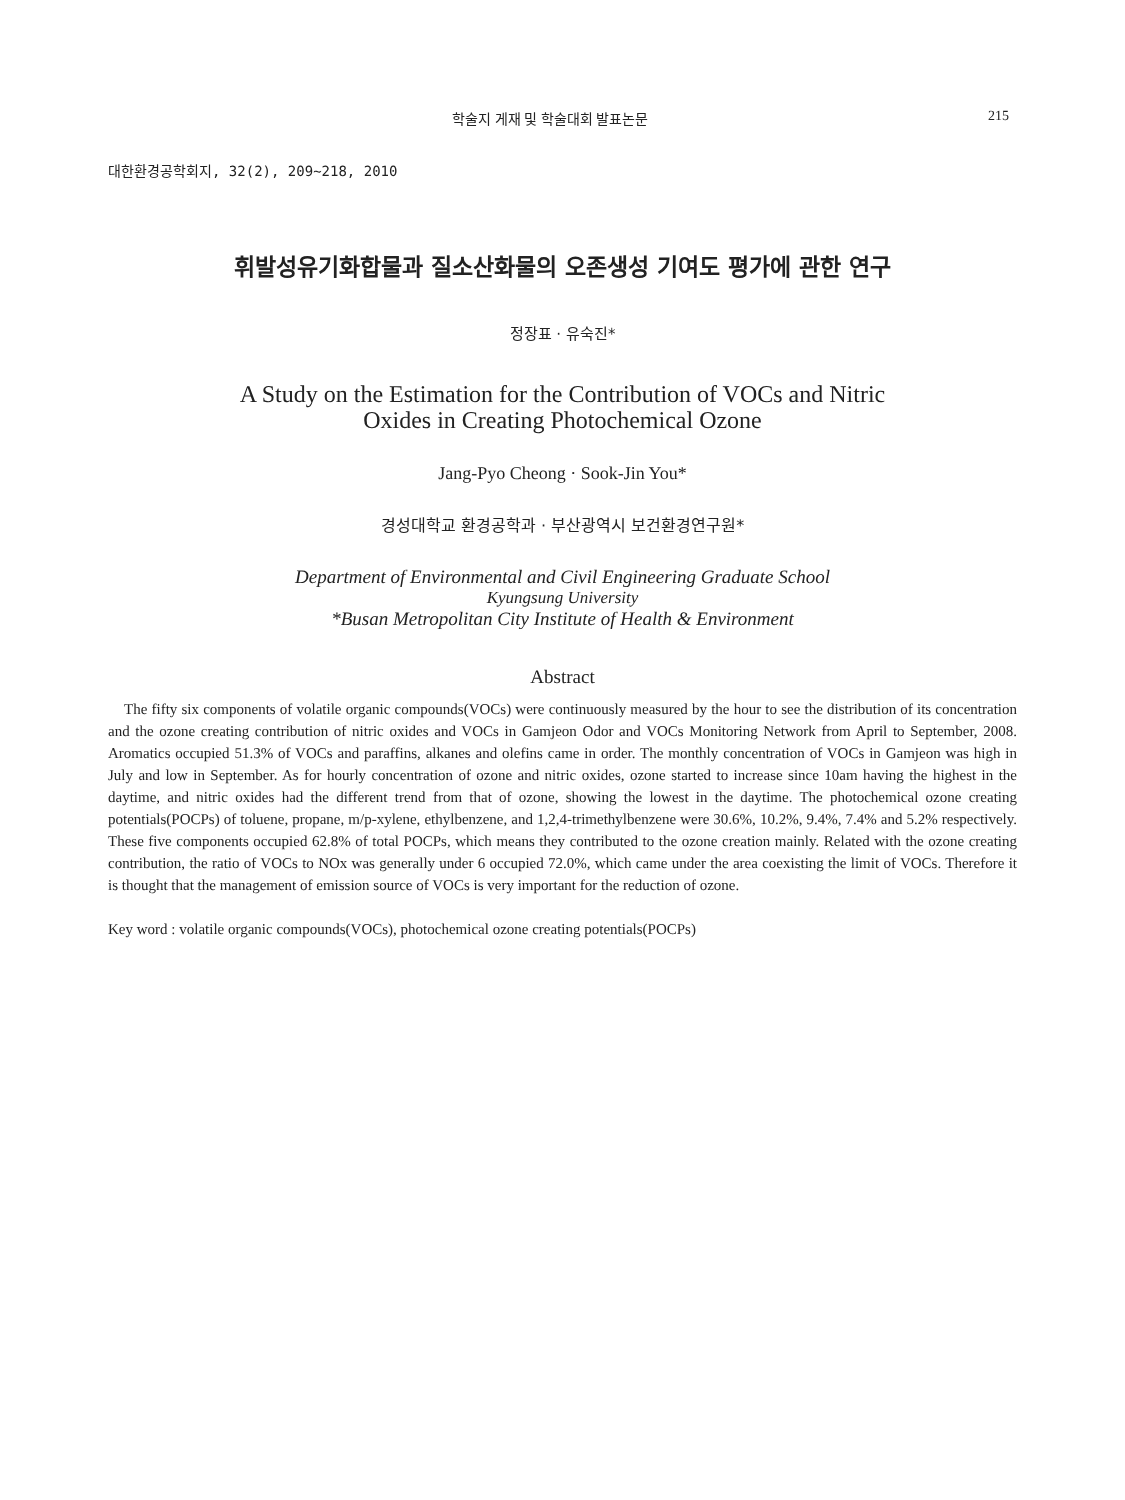학술지 게재 및 학술대회 발표논문 215
대한환경공학회지, 32(2), 209~218, 2010
휘발성유기화합물과 질소산화물의 오존생성 기여도 평가에 관한 연구
정장표 · 유숙진*
A Study on the Estimation for the Contribution of VOCs and Nitric
Oxides in Creating Photochemical Ozone
Jang-Pyo Cheong · Sook-Jin You*
경성대학교 환경공학과 · 부산광역시 보건환경연구원*
Department of Environmental and Civil Engineering Graduate School
Kyungsung University
*Busan Metropolitan City Institute of Health & Environment
Abstract
The fifty six components of volatile organic compounds(VOCs) were continuously measured by the hour to see the distribution of its concentration and the ozone creating contribution of nitric oxides and VOCs in Gamjeon Odor and VOCs Monitoring Network from April to September, 2008. Aromatics occupied 51.3% of VOCs and paraffins, alkanes and olefins came in order. The monthly concentration of VOCs in Gamjeon was high in July and low in September. As for hourly concentration of ozone and nitric oxides, ozone started to increase since 10am having the highest in the daytime, and nitric oxides had the different trend from that of ozone, showing the lowest in the daytime. The photochemical ozone creating potentials(POCPs) of toluene, propane, m/p-xylene, ethylbenzene, and 1,2,4-trimethylbenzene were 30.6%, 10.2%, 9.4%, 7.4% and 5.2% respectively. These five components occupied 62.8% of total POCPs, which means they contributed to the ozone creation mainly. Related with the ozone creating contribution, the ratio of VOCs to NOx was generally under 6 occupied 72.0%, which came under the area coexisting the limit of VOCs. Therefore it is thought that the management of emission source of VOCs is very important for the reduction of ozone.
Key word : volatile organic compounds(VOCs), photochemical ozone creating potentials(POCPs)